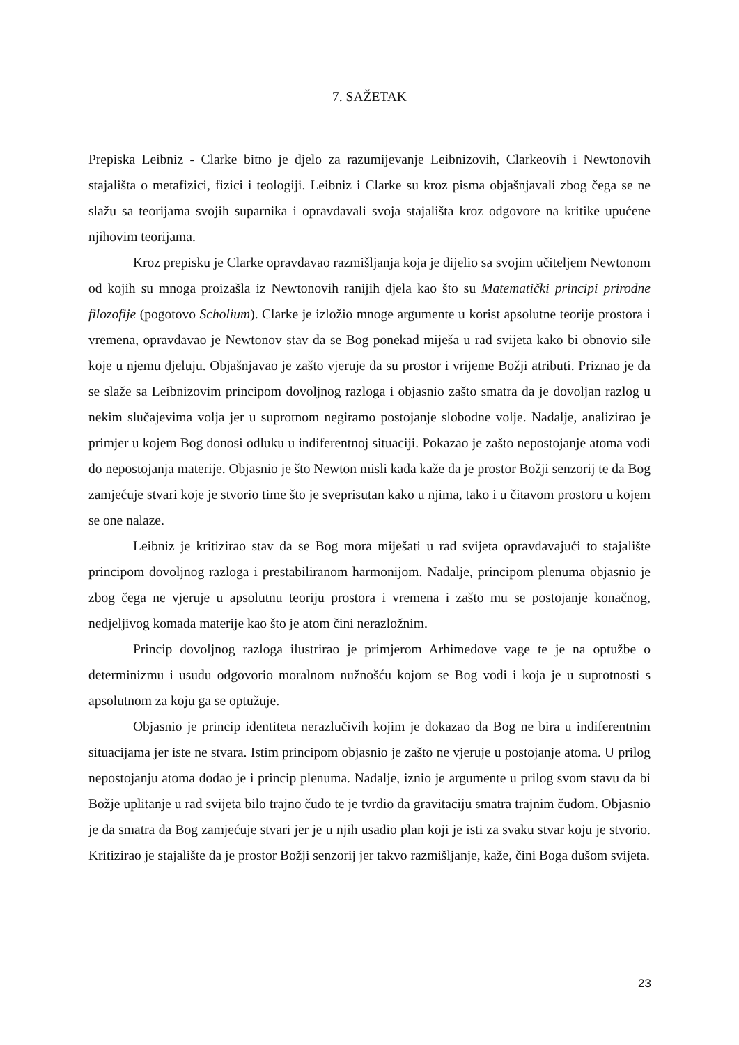7. SAŽETAK
Prepiska Leibniz - Clarke bitno je djelo za razumijevanje Leibnizovih, Clarkeovih i Newtonovih stajališta o metafizici, fizici i teologiji. Leibniz i Clarke su kroz pisma objašnjavali zbog čega se ne slažu sa teorijama svojih suparnika i opravdavali svoja stajališta kroz odgovore na kritike upućene njihovim teorijama.
Kroz prepisku je Clarke opravdavao razmišljanja koja je dijelio sa svojim učiteljem Newtonom od kojih su mnoga proizašla iz Newtonovih ranijih djela kao što su Matematički principi prirodne filozofije (pogotovo Scholium). Clarke je izložio mnoge argumente u korist apsolutne teorije prostora i vremena, opravdavao je Newtonov stav da se Bog ponekad miješa u rad svijeta kako bi obnovio sile koje u njemu djeluju. Objašnjavao je zašto vjeruje da su prostor i vrijeme Božji atributi. Priznao je da se slaže sa Leibnizovim principom dovoljnog razloga i objasnio zašto smatra da je dovoljan razlog u nekim slučajevima volja jer u suprotnom negiramo postojanje slobodne volje. Nadalje, analizirao je primjer u kojem Bog donosi odluku u indiferentnoj situaciji. Pokazao je zašto nepostojanje atoma vodi do nepostojanja materije. Objasnio je što Newton misli kada kaže da je prostor Božji senzorij te da Bog zamjećuje stvari koje je stvorio time što je sveprisutan kako u njima, tako i u čitavom prostoru u kojem se one nalaze.
Leibniz je kritizirao stav da se Bog mora miješati u rad svijeta opravdavajući to stajalište principom dovoljnog razloga i prestabiliranom harmonijom. Nadalje, principom plenuma objasnio je zbog čega ne vjeruje u apsolutnu teoriju prostora i vremena i zašto mu se postojanje konačnog, nedjeljivog komada materije kao što je atom čini nerazložnim.
Princip dovoljnog razloga ilustrirao je primjerom Arhimedove vage te je na optužbe o determinizmu i usudu odgovorio moralnom nužnošću kojom se Bog vodi i koja je u suprotnosti s apsolutnom za koju ga se optužuje.
Objasnio je princip identiteta nerazlučivih kojim je dokazao da Bog ne bira u indiferentnim situacijama jer iste ne stvara. Istim principom objasnio je zašto ne vjeruje u postojanje atoma. U prilog nepostojanju atoma dodao je i princip plenuma. Nadalje, iznio je argumente u prilog svom stavu da bi Božje uplitanje u rad svijeta bilo trajno čudo te je tvrdio da gravitaciju smatra trajnim čudom. Objasnio je da smatra da Bog zamjećuje stvari jer je u njih usadio plan koji je isti za svaku stvar koju je stvorio. Kritizirao je stajalište da je prostor Božji senzorij jer takvo razmišljanje, kaže, čini Boga dušom svijeta.
23